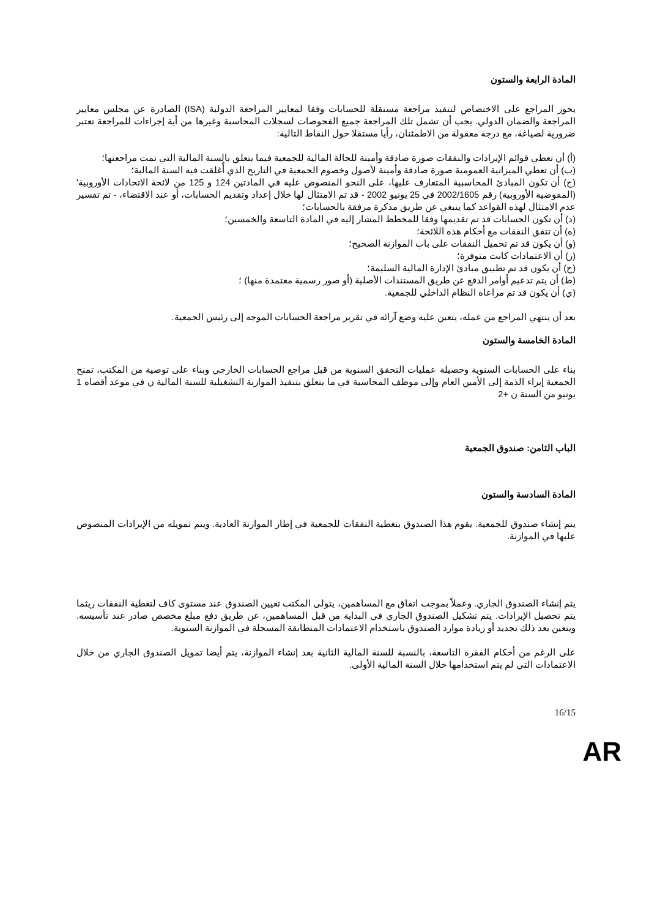المادة الرابعة والستون
يحوز المراجع على الاختصاص لتنفيذ مراجعة مستقلة للحسابات وفقا لمعايير المراجعة الدولية (ISA) الصادرة عن مجلس معايير المراجعة والضمان الدولي. يجب أن تشمل تلك المراجعة جميع الفحوصات لسجلات المحاسبة وغيرها من أية إجراءات للمراجعة تعتبر ضرورية لصياغة، مع درجة معقولة من الاطمئنان، رأيا مستقلا حول النقاط التالية:
(أ) أن تعطي قوائم الإيرادات والنفقات صورة صادقة وأمينة للحالة المالية للجمعية فيما يتعلق بالسنة المالية التي تمت مراجعتها؛
(ب) أن تعطي الميزانية العمومية صورة صادقة وأمينة لأصول وخصوم الجمعية في التاريخ الذي أُغلقت فيه السنة المالية؛
(ج) أن تكون المبادئ المحاسبية المتعارف عليها، على النحو المنصوص عليه في المادتين 124 و 125 من لائحة الاتحادات الأوروبية' (المفوضية الأوروبية) رقم 2002/1605 في 25 يونيو 2002 - قد تم الامتثال لها خلال إعداد وتقديم الحسابات، أو عند الاقتضاء، - تم تفسير عدم الامتثال لهذه القواعد كما ينبغي عن طريق مذكرة مرفقة بالحسابات؛
(د) أن تكون الحسابات قد تم تقديمها وفقا للمخطط المشار إليه في المادة التاسعة والخمسين؛
(ه) أن تتفق النفقات مع أحكام هذه اللائحة؛
(و) أن يكون قد تم تحميل النفقات على باب الموازنة الصحيح؛
(ز) أن الاعتمادات كانت متوفرة؛
(ح) أن يكون قد تم تطبيق مبادئ الإدارة المالية السليمة؛
(ط) أن يتم تدعيم أوامر الدفع عن طريق المستندات الأصلية (أو صور رسمية معتمدة منها) ؛
(ي) أن يكون قد تم مراعاة النظام الداخلي للجمعية.
بعد أن ينتهي المراجع من عمله، يتعين عليه وضع آرائه في تقرير مراجعة الحسابات الموجه إلى رئيس الجمعية.
المادة الخامسة والستون
بناء على الحسابات السنوية وحصيلة عمليات التحقق السنوية من قبل مراجع الحسابات الخارجي وبناء على توصية من المكتب، تمنح الجمعية إبراء الذمة إلى الأمين العام وإلى موظف المحاسبة في ما يتعلق بتنفيذ الموازنة التشغيلية للسنة المالية ن في موعد أقصاه 1 يونيو من السنة ن +2
الباب الثامن: صندوق الجمعية
المادة السادسة والستون
يتم إنشاء صندوق للجمعية. يقوم هذا الصندوق بتغطية النفقات للجمعية في إطار الموازنة العادية. ويتم تمويله من الإيرادات المنصوص عليها في الموازنة.
يتم إنشاء الصندوق الجاري. وعملاً بموجب اتفاق مع المساهمين، يتولى المكتب تعيين الصندوق عند مستوى كاف لتغطية النفقات ريثما يتم تحصيل الإيرادات. يتم تشكيل الصندوق الجاري في البداية من قبل المساهمين، عن طريق دفع مبلغ مخصص صادر عند تأسيسه. ويتعين بعد ذلك تجديد أو زيادة موارد الصندوق باستخدام الاعتمادات المتطابقة المسجلة في الموازنة السنوية.
على الرغم من أحكام الفقرة التاسعة، بالنسبة للسنة المالية الثانية بعد إنشاء الموازنة، يتم أيضا تمويل الصندوق الجاري من خلال الاعتمادات التي لم يتم استخدامها خلال السنة المالية الأولى.
16/15
AR